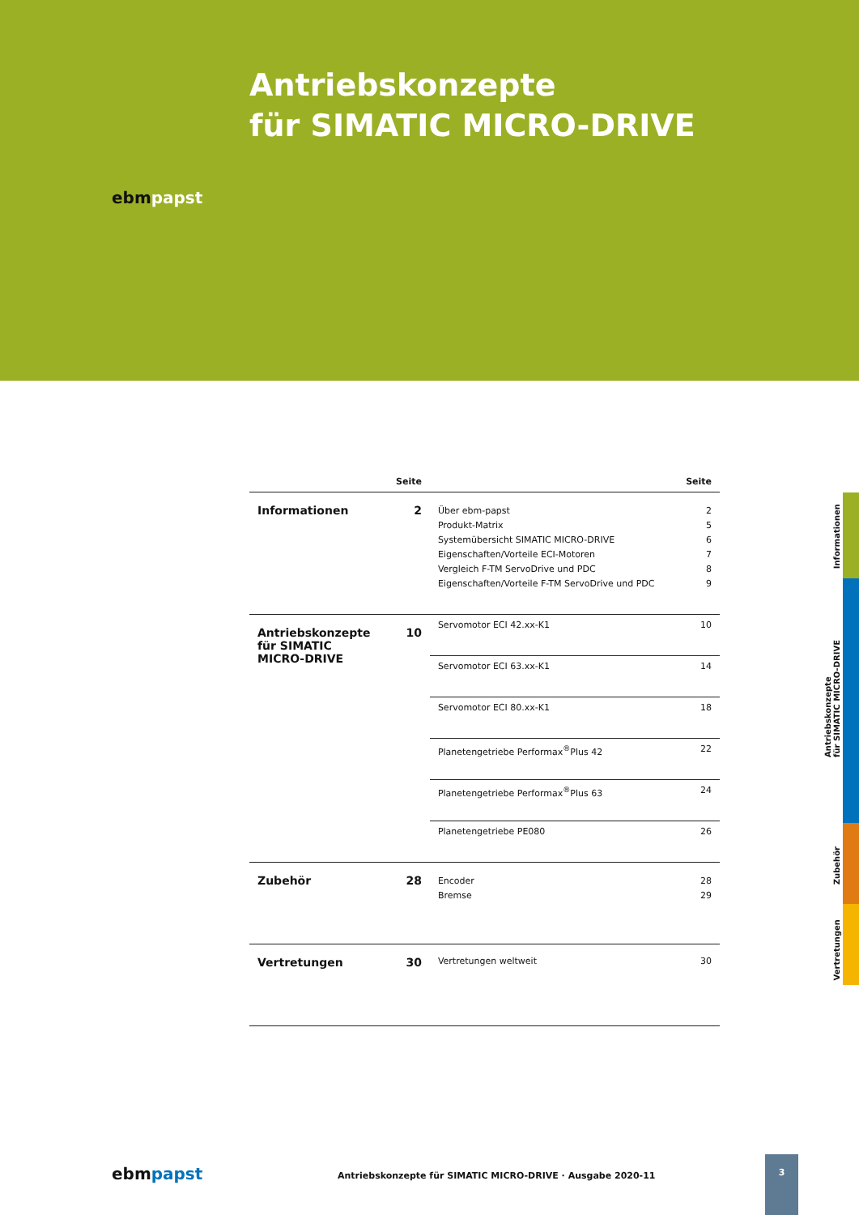Antriebskonzepte
für SIMATIC MICRO-DRIVE
ebmpapst
| | Seite | | Seite |
| --- | --- | --- | --- |
| Informationen | 2 | Über ebm-papst Produkt-Matrix Systemübersicht SIMATIC MICRO-DRIVE Eigenschaften/Vorteile ECI-Motoren Vergleich F-TM ServoDrive und PDC Eigenschaften/Vorteile F-TM ServoDrive und PDC | 2 5 6 7 8 9 |
| Antriebskonzepte für SIMATIC MICRO-DRIVE | 10 | Servomotor ECI 42.xx-K1 | 10 |
| | | Servomotor ECI 63.xx-K1 | 14 |
| | | Servomotor ECI 80.xx-K1 | 18 |
| | | Planetengetriebe Performax<sup>®</sup>Plus 42 | 22 |
| | | Planetengetriebe Performax<sup>®</sup>Plus 63 | 24 |
| | | Planetengetriebe PE080 | 26 |
| Zubehör | 28 | Encoder Bremse | 28 29 |
| Vertretungen | 30 | Vertretungen weltweit | 30 |
Informationen
Antriebskonzepte
für SIMATIC MICRO-DRIVE
Zubehör
Vertretungen
ebmpapst Antriebskonzepte für SIMATIC MICRO-DRIVE · Ausgabe 2020-11
3